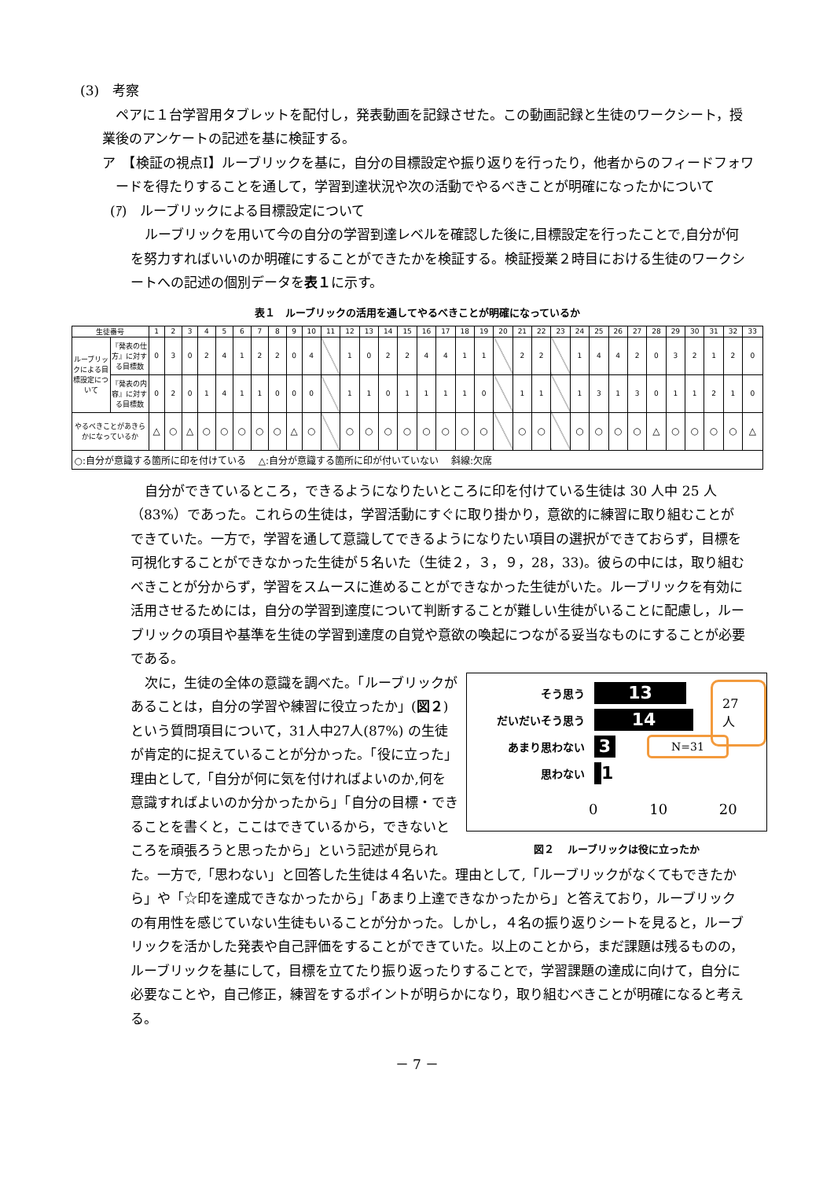(3)　考察
ペアに１台学習用タブレットを配付し，発表動画を記録させた。この動画記録と生徒のワークシート，授業後のアンケートの記述を基に検証する。
ア　【検証の視点Ⅰ】ルーブリックを基に，自分の目標設定や振り返りを行ったり，他者からのフィードフォワードを得たりすることを通して，学習到達状況や次の活動でやるべきことが明確になったかについて
(ｱ)　ルーブリックによる目標設定について
ルーブリックを用いて今の自分の学習到達レベルを確認した後に,目標設定を行ったことで,自分が何を努力すればいいのか明確にすることができたかを検証する。検証授業２時目における生徒のワークシートへの記述の個別データを表１に示す。
表１　ルーブリックの活用を通してやるべきことが明確になっているか
| 生徒番号 | | 1 | 2 | 3 | 4 | 5 | 6 | 7 | 8 | 9 | 10 | 11 | 12 | 13 | 14 | 15 | 16 | 17 | 18 | 19 | 20 | 21 | 22 | 23 | 24 | 25 | 26 | 27 | 28 | 29 | 30 | 31 | 32 | 33 |
| --- | --- | --- | --- | --- | --- | --- | --- | --- | --- | --- | --- | --- | --- | --- | --- | --- | --- | --- | --- | --- | --- | --- | --- | --- | --- | --- | --- | --- | --- | --- | --- | --- | --- | --- |
| ルーブリックによる目標設定について | 『発表の仕方』に対する目標数 | 0 | 3 | 0 | 2 | 4 | 1 | 2 | 2 | 0 | 4 | | 1 | 0 | 2 | 2 | 4 | 4 | 1 | 1 | | 2 | 2 | | 1 | 4 | 4 | 2 | 0 | 3 | 2 | 1 | 2 | 0 |
| | 『発表の内容』に対する目標数 | 0 | 2 | 0 | 1 | 4 | 1 | 1 | 0 | 0 | 0 | | 1 | 1 | 0 | 1 | 1 | 1 | 1 | 0 | | 1 | 1 | | 1 | 3 | 1 | 3 | 0 | 1 | 1 | 2 | 1 | 0 |
| やるべきことがあきらかになっているか | | △ | ○ | △ | ○ | ○ | ○ | ○ | ○ | △ | ○ | | ○ | ○ | ○ | ○ | ○ | ○ | ○ | ○ | | ○ | ○ | | ○ | ○ | ○ | ○ | △ | ○ | ○ | ○ | ○ | △ |
| ○:自分が意識する箇所に印を付けている △:自分が意識する箇所に印が付いていない 斜線:欠席 | | | | | | | | | | | | | | | | | | | | | | | | | | | | | | | | | | |
自分ができているところ，できるようになりたいところに印を付けている生徒は 30 人中 25 人（83%）であった。これらの生徒は，学習活動にすぐに取り掛かり，意欲的に練習に取り組むことができていた。一方で，学習を通して意識してできるようになりたい項目の選択ができておらず，目標を可視化することができなかった生徒が５名いた（生徒２，３，９，28，33)。彼らの中には，取り組むべきことが分からず，学習をスムースに進めることができなかった生徒がいた。ルーブリックを有効に活用させるためには，自分の学習到達度について判断することが難しい生徒がいることに配慮し，ルーブリックの項目や基準を生徒の学習到達度の自覚や意欲の喚起につながる妥当なものにすることが必要である。
そう思う
13
だいだいそう思う
14
27 人
あまり思わない
3
N=31
思わない
1
0 10 20
図２　 ルーブリックは役に立ったか
次に，生徒の全体の意識を調べた。「ルーブリックがあることは，自分の学習や練習に役立ったか」(図２) という質問項目について，31人中27人(87%) の生徒が肯定的に捉えていることが分かった。「役に立った」理由として,「自分が何に気を付ければよいのか,何を意識すればよいのか分かったから」「自分の目標・できることを書くと，ここはできているから，できないところを頑張ろうと思ったから」という記述が見られた。一方で,「思わない」と回答した生徒は４名いた。理由として,「ルーブリックがなくてもできたから」や「☆印を達成できなかったから」「あまり上達できなかったから」と答えており，ルーブリックの有用性を感じていない生徒もいることが分かった。しかし，４名の振り返りシートを見ると，ルーブリックを活かした発表や自己評価をすることができていた。以上のことから，まだ課題は残るものの，ルーブリックを基にして，目標を立てたり振り返ったりすることで，学習課題の達成に向けて，自分に必要なことや，自己修正，練習をするポイントが明らかになり，取り組むべきことが明確になると考える。
－ 7 －